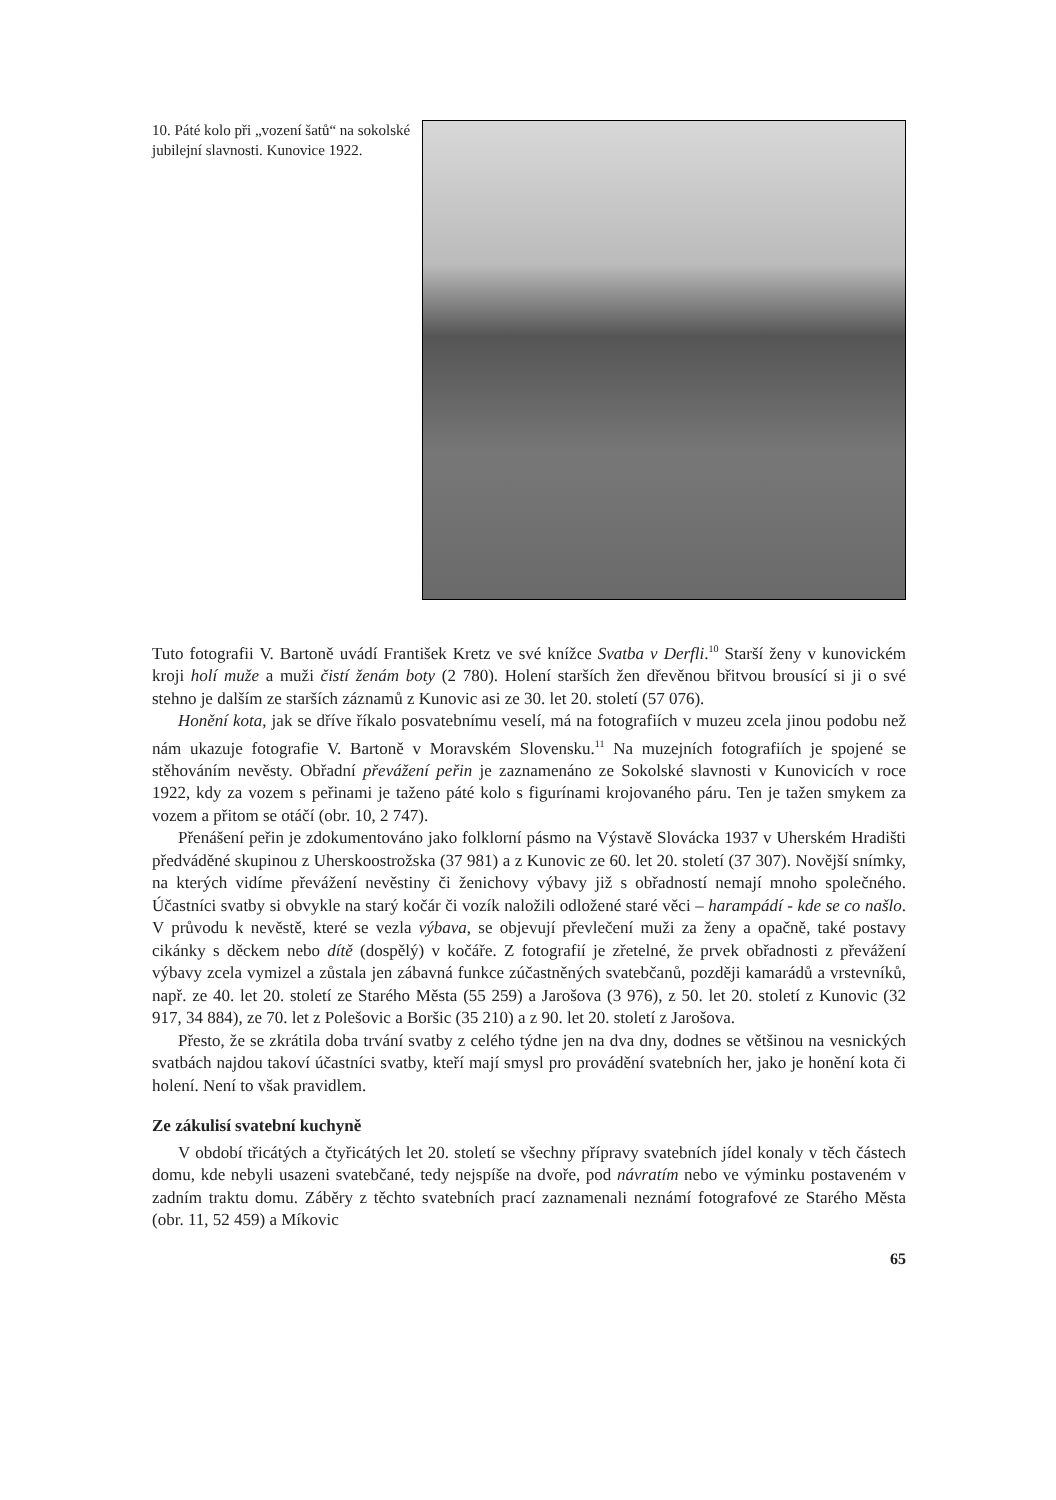10. Páté kolo při „vození šatů“ na sokolské jubilejní slavnosti. Kunovice 1922.
Tuto fotografii V. Bartoně uvádí František Kretz ve své knížce Svatba v Derfli.<sup>10</sup> Starší ženy v kunovickém kroji holí muže a muži čistí ženám boty (2 780). Holení starších žen dřevěnou břitvou brousící si ji o své stehno je dalším ze starších záznamů z Kunovic asi ze 30. let 20. století (57 076).
Honění kota, jak se dříve říkalo posvatebnímu veselí, má na fotografiích v muzeu zcela jinou podobu než nám ukazuje fotografie V. Bartoně v Moravském Slovensku.<sup>11</sup> Na muzejních fotografiích je spojené se stěhováním nevěsty. Obřadní převážení peřin je zaznamenáno ze Sokolské slavnosti v Kunovicích v roce 1922, kdy za vozem s peřinami je taženo páté kolo s figurínami krojovaného páru. Ten je tažen smykem za vozem a přitom se otáčí (obr. 10, 2 747).
Přenášení peřin je zdokumentováno jako folklorní pásmo na Výstavě Slovácka 1937 v Uherském Hradišti předváděné skupinou z Uherskoostrožska (37 981) a z Kunovic ze 60. let 20. století (37 307). Novější snímky, na kterých vidíme převážení nevěstiny či ženichovy výbavy již s obřadností nemají mnoho společného. Účastníci svatby si obvykle na starý kočár či vozík naložili odložené staré věci – harampádí - kde se co našlo. V průvodu k nevěstě, které se vezla výbava, se objevují převlečení muži za ženy a opačně, také postavy cikánky s děckem nebo dítě (dospělý) v kočáře. Z fotografií je zřetelné, že prvek obřadnosti z převážení výbavy zcela vymizel a zůstala jen zábavná funkce zúčastněných svatebčanů, později kamarádů a vrstevníků, např. ze 40. let 20. století ze Starého Města (55 259) a Jarošova (3 976), z 50. let 20. století z Kunovic (32 917, 34 884), ze 70. let z Polešovic a Boršic (35 210) a z 90. let 20. století z Jarošova.
Přesto, že se zkrátila doba trvání svatby z celého týdne jen na dva dny, dodnes se většinou na vesnických svatbách najdou takoví účastníci svatby, kteří mají smysl pro provádění svatebních her, jako je honění kota či holení. Není to však pravidlem.
Ze zákulisí svatební kuchyně
V období třicátých a čtyřicátých let 20. století se všechny přípravy svatebních jídel konaly v těch částech domu, kde nebyli usazeni svatebčané, tedy nejspíše na dvoře, pod návratím nebo ve výminku postaveném v zadním traktu domu. Záběry z těchto svatebních prací zaznamenali neznámí fotografové ze Starého Města (obr. 11, 52 459) a Míkovic
65